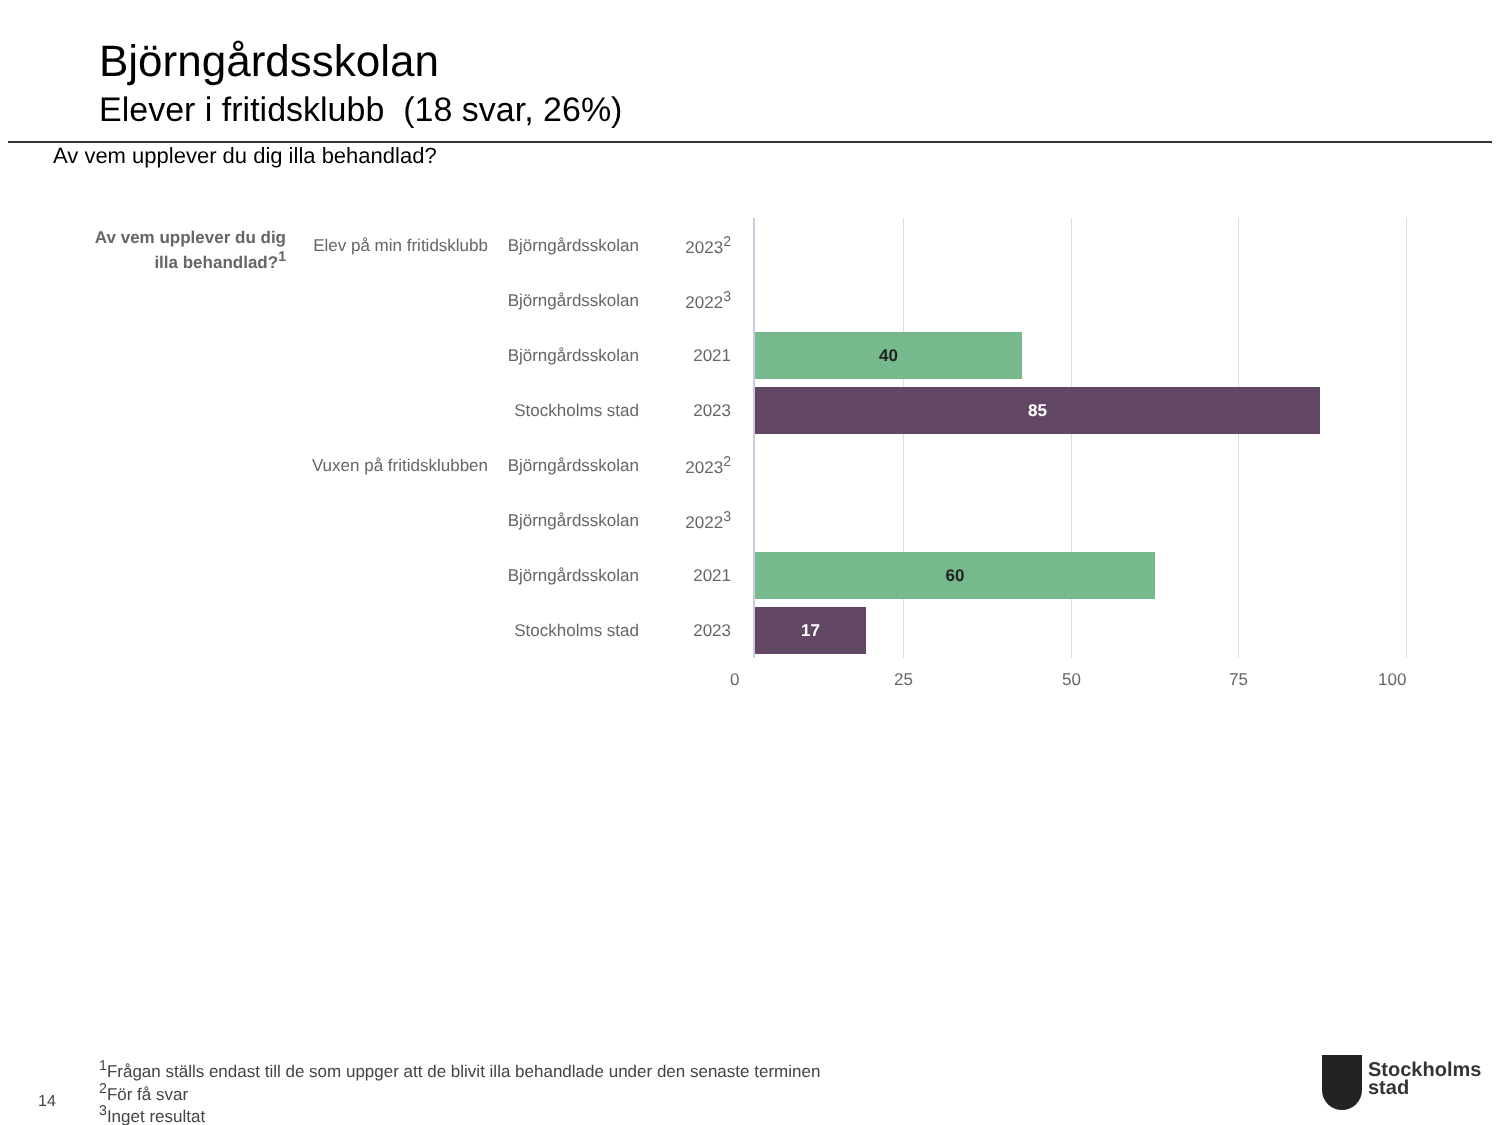Björngårdsskolan
Elever i fritidsklubb (18 svar, 26%)
Av vem upplever du dig illa behandlad?
Av vem upplever du dig illa behandlad?<sup>1</sup>
Elev på min fritidsklubb
Björngårdsskolan
2023<sup>2</sup>
Björngårdsskolan
2022<sup>3</sup>
Björngårdsskolan
2021
40
Stockholms stad
2023
85
Vuxen på fritidsklubben
Björngårdsskolan
2023<sup>2</sup>
Björngårdsskolan
2022<sup>3</sup>
Björngårdsskolan
2021
60
Stockholms stad
2023
17
0 25 50 75 100
<sup>1</sup> Frågan ställs endast till de som uppger att de blivit illa behandlade under den senaste terminen
<sup>2</sup> För få svar
<sup>3</sup> Inget resultat
14
Stockholms
stad